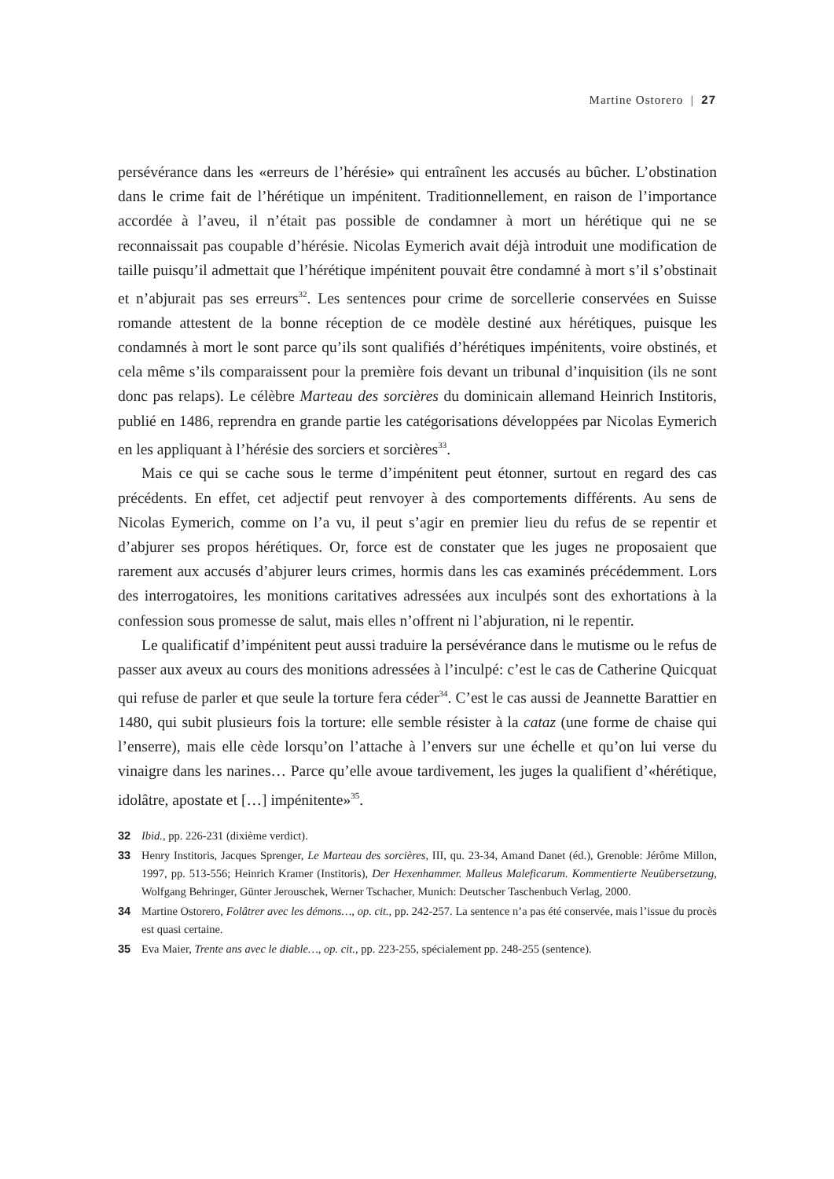Martine Ostorero | 27
persévérance dans les «erreurs de l’hérésie» qui entraînent les accusés au bûcher. L’obstination dans le crime fait de l’hérétique un impénitent. Traditionnellement, en raison de l’importance accordée à l’aveu, il n’était pas possible de condamner à mort un hérétique qui ne se reconnaissait pas coupable d’hérésie. Nicolas Eymerich avait déjà introduit une modification de taille puisqu’il admettait que l’hérétique impénitent pouvait être condamné à mort s’il s’obstinait et n’abjurait pas ses erreurs<sup>32</sup>. Les sentences pour crime de sorcellerie conservées en Suisse romande attestent de la bonne réception de ce modèle destiné aux hérétiques, puisque les condamnés à mort le sont parce qu’ils sont qualifiés d’hérétiques impénitents, voire obstinés, et cela même s’ils comparaissent pour la première fois devant un tribunal d’inquisition (ils ne sont donc pas relaps). Le célèbre Marteau des sorcières du dominicain allemand Heinrich Institoris, publié en 1486, reprendra en grande partie les catégorisations développées par Nicolas Eymerich en les appliquant à l’hérésie des sorciers et sorcières<sup>33</sup>.
Mais ce qui se cache sous le terme d’impénitent peut étonner, surtout en regard des cas précédents. En effet, cet adjectif peut renvoyer à des comportements différents. Au sens de Nicolas Eymerich, comme on l’a vu, il peut s’agir en premier lieu du refus de se repentir et d’abjurer ses propos hérétiques. Or, force est de constater que les juges ne proposaient que rarement aux accusés d’abjurer leurs crimes, hormis dans les cas examinés précédemment. Lors des interrogatoires, les monitions caritatives adressées aux inculpés sont des exhortations à la confession sous promesse de salut, mais elles n’offrent ni l’abjuration, ni le repentir.
Le qualificatif d’impénitent peut aussi traduire la persévérance dans le mutisme ou le refus de passer aux aveux au cours des monitions adressées à l’inculpé: c’est le cas de Catherine Quicquat qui refuse de parler et que seule la torture fera céder<sup>34</sup>. C’est le cas aussi de Jeannette Barattier en 1480, qui subit plusieurs fois la torture: elle semble résister à la cataz (une forme de chaise qui l’enserre), mais elle cède lorsqu’on l’attache à l’envers sur une échelle et qu’on lui verse du vinaigre dans les narines… Parce qu’elle avoue tardivement, les juges la qualifient d’«hérétique, idolâtre, apostate et […] impénitente»<sup>35</sup>.
32 Ibid., pp. 226-231 (dixième verdict).
33 Henry Institoris, Jacques Sprenger, Le Marteau des sorcières, III, qu. 23-34, Amand Danet (éd.), Grenoble: Jérôme Millon, 1997, pp. 513-556; Heinrich Kramer (Institoris), Der Hexenhammer. Malleus Maleficarum. Kommentierte Neuübersetzung, Wolfgang Behringer, Günter Jerouschek, Werner Tschacher, Munich: Deutscher Taschenbuch Verlag, 2000.
34 Martine Ostorero, Folâtrer avec les démons…, op. cit., pp. 242-257. La sentence n’a pas été conservée, mais l’issue du procès est quasi certaine.
35 Eva Maier, Trente ans avec le diable…, op. cit., pp. 223-255, spécialement pp. 248-255 (sentence).